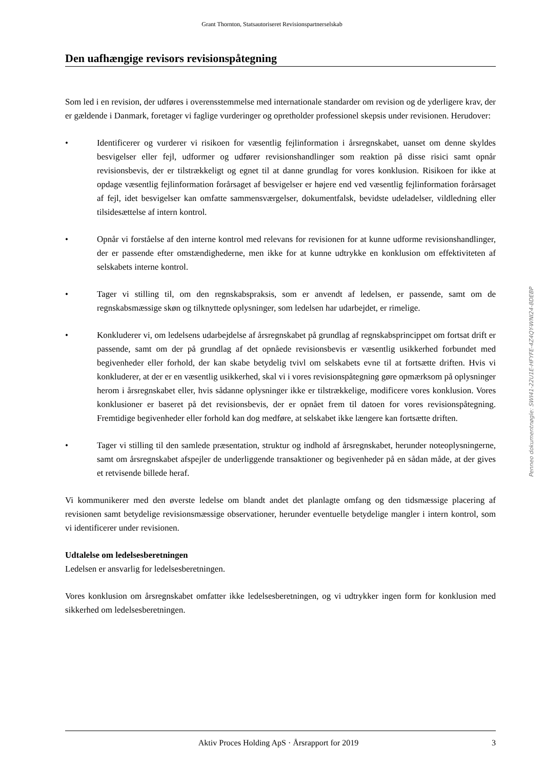Grant Thornton, Statsautoriseret Revisionspartnerselskab
Den uafhængige revisors revisionspåtegning
Som led i en revision, der udføres i overensstemmelse med internationale standarder om revision og de yderligere krav, der er gældende i Danmark, foretager vi faglige vurderinger og opretholder professionel skepsis under revisionen. Herudover:
• Identificerer og vurderer vi risikoen for væsentlig fejlinformation i årsregnskabet, uanset om denne skyldes besvigelser eller fejl, udformer og udfører revisionshandlinger som reaktion på disse risici samt opnår revisionsbevis, der er tilstrækkeligt og egnet til at danne grundlag for vores konklusion. Risikoen for ikke at opdage væsentlig fejlinformation forårsaget af besvigelser er højere end ved væsentlig fejlinformation forårsaget af fejl, idet besvigelser kan omfatte sammensværgelser, dokumentfalsk, bevidste udeladelser, vildledning eller tilsidesættelse af intern kontrol.
• Opnår vi forståelse af den interne kontrol med relevans for revisionen for at kunne udforme revisionshandlinger, der er passende efter omstændighederne, men ikke for at kunne udtrykke en konklusion om effektiviteten af selskabets interne kontrol.
• Tager vi stilling til, om den regnskabspraksis, som er anvendt af ledelsen, er passende, samt om de regnskabsmæssige skøn og tilknyttede oplysninger, som ledelsen har udarbejdet, er rimelige.
• Konkluderer vi, om ledelsens udarbejdelse af årsregnskabet på grundlag af regnskabsprincippet om fortsat drift er passende, samt om der på grundlag af det opnåede revisionsbevis er væsentlig usikkerhed forbundet med begivenheder eller forhold, der kan skabe betydelig tvivl om selskabets evne til at fortsætte driften. Hvis vi konkluderer, at der er en væsentlig usikkerhed, skal vi i vores revisionspåtegning gøre opmærksom på oplysninger herom i årsregnskabet eller, hvis sådanne oplysninger ikke er tilstrækkelige, modificere vores konklusion. Vores konklusioner er baseret på det revisionsbevis, der er opnået frem til datoen for vores revisionspåtegning. Fremtidige begivenheder eller forhold kan dog medføre, at selskabet ikke længere kan fortsætte driften.
• Tager vi stilling til den samlede præsentation, struktur og indhold af årsregnskabet, herunder noteoplysningerne, samt om årsregnskabet afspejler de underliggende transaktioner og begivenheder på en sådan måde, at der gives et retvisende billede heraf.
Vi kommunikerer med den øverste ledelse om blandt andet det planlagte omfang og den tidsmæssige placering af revisionen samt betydelige revisionsmæssige observationer, herunder eventuelle betydelige mangler i intern kontrol, som vi identificerer under revisionen.
Udtalelse om ledelsesberetningen
Ledelsen er ansvarlig for ledelsesberetningen.
Vores konklusion om årsregnskabet omfatter ikke ledelsesberetningen, og vi udtrykker ingen form for konklusion med sikkerhed om ledelsesberetningen.
Aktiv Proces Holding ApS · Årsrapport for 2019 3
Penneo dokumentnøgle: SWI41-22U1E-HFYFE-4Z4QY-WNI24-8DEBP